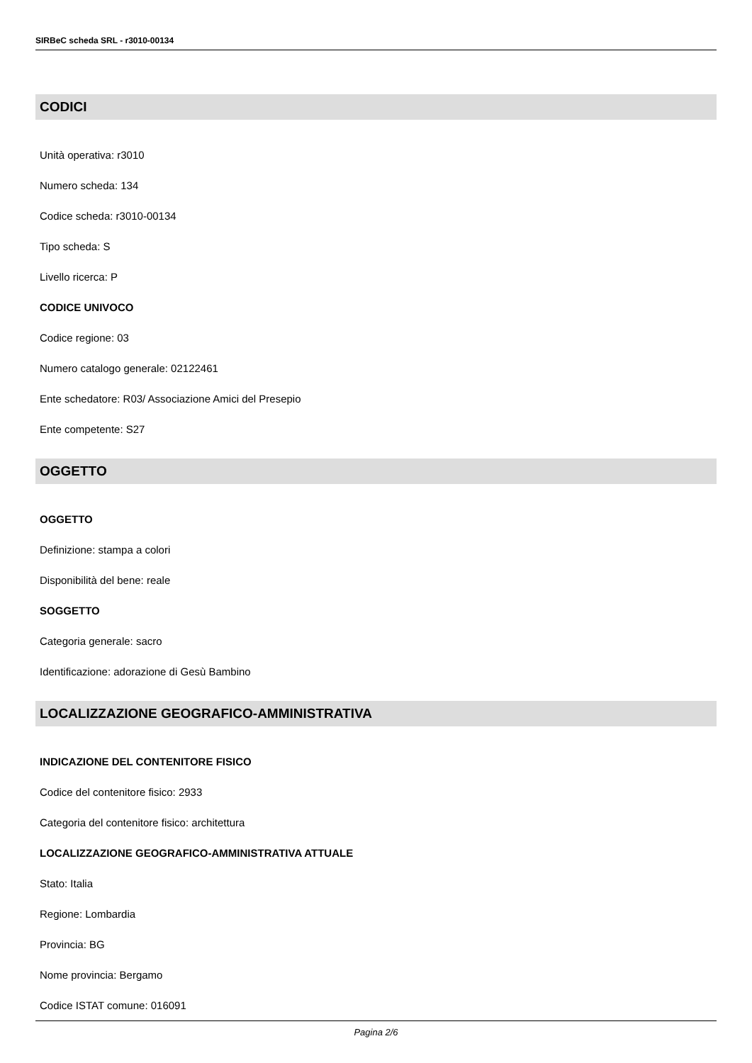SIRBeC scheda SRL - r3010-00134
CODICI
Unità operativa: r3010
Numero scheda: 134
Codice scheda: r3010-00134
Tipo scheda: S
Livello ricerca: P
CODICE UNIVOCO
Codice regione: 03
Numero catalogo generale: 02122461
Ente schedatore: R03/ Associazione Amici del Presepio
Ente competente: S27
OGGETTO
OGGETTO
Definizione: stampa a colori
Disponibilità del bene: reale
SOGGETTO
Categoria generale: sacro
Identificazione: adorazione di Gesù Bambino
LOCALIZZAZIONE GEOGRAFICO-AMMINISTRATIVA
INDICAZIONE DEL CONTENITORE FISICO
Codice del contenitore fisico: 2933
Categoria del contenitore fisico: architettura
LOCALIZZAZIONE GEOGRAFICO-AMMINISTRATIVA ATTUALE
Stato: Italia
Regione: Lombardia
Provincia: BG
Nome provincia: Bergamo
Codice ISTAT comune: 016091
Pagina 2/6